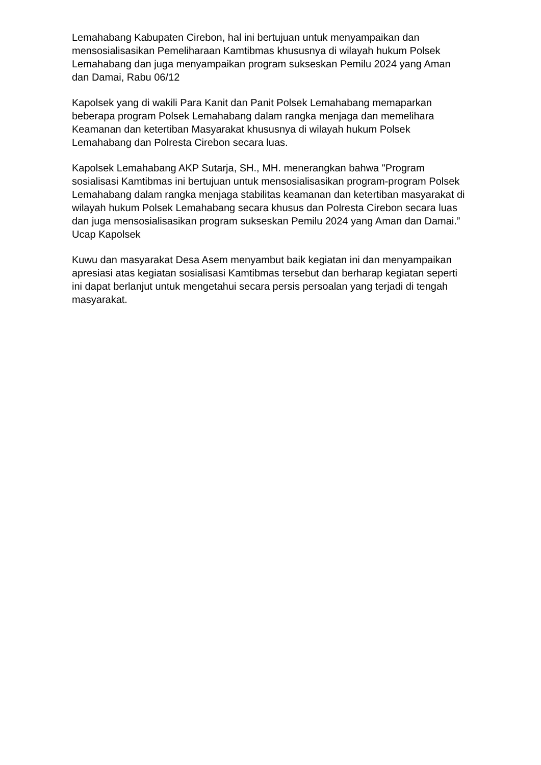Lemahabang Kabupaten Cirebon, hal ini bertujuan untuk menyampaikan dan mensosialisasikan Pemeliharaan Kamtibmas khususnya di wilayah hukum Polsek Lemahabang dan juga menyampaikan program sukseskan Pemilu 2024 yang Aman dan Damai, Rabu 06/12
Kapolsek yang di wakili Para Kanit dan Panit Polsek Lemahabang memaparkan beberapa program Polsek Lemahabang dalam rangka menjaga dan memelihara Keamanan dan ketertiban Masyarakat khususnya di wilayah hukum Polsek Lemahabang dan Polresta Cirebon secara luas.
Kapolsek Lemahabang AKP Sutarja, SH., MH. menerangkan bahwa "Program sosialisasi Kamtibmas ini bertujuan untuk mensosialisasikan program-program Polsek Lemahabang dalam rangka menjaga stabilitas keamanan dan ketertiban masyarakat di wilayah hukum Polsek Lemahabang secara khusus dan Polresta Cirebon secara luas dan juga mensosialisasikan program sukseskan Pemilu 2024 yang Aman dan Damai.” Ucap Kapolsek
Kuwu dan masyarakat Desa Asem menyambut baik kegiatan ini dan menyampaikan apresiasi atas kegiatan sosialisasi Kamtibmas tersebut dan berharap kegiatan seperti ini dapat berlanjut untuk mengetahui secara persis persoalan yang terjadi di tengah masyarakat.